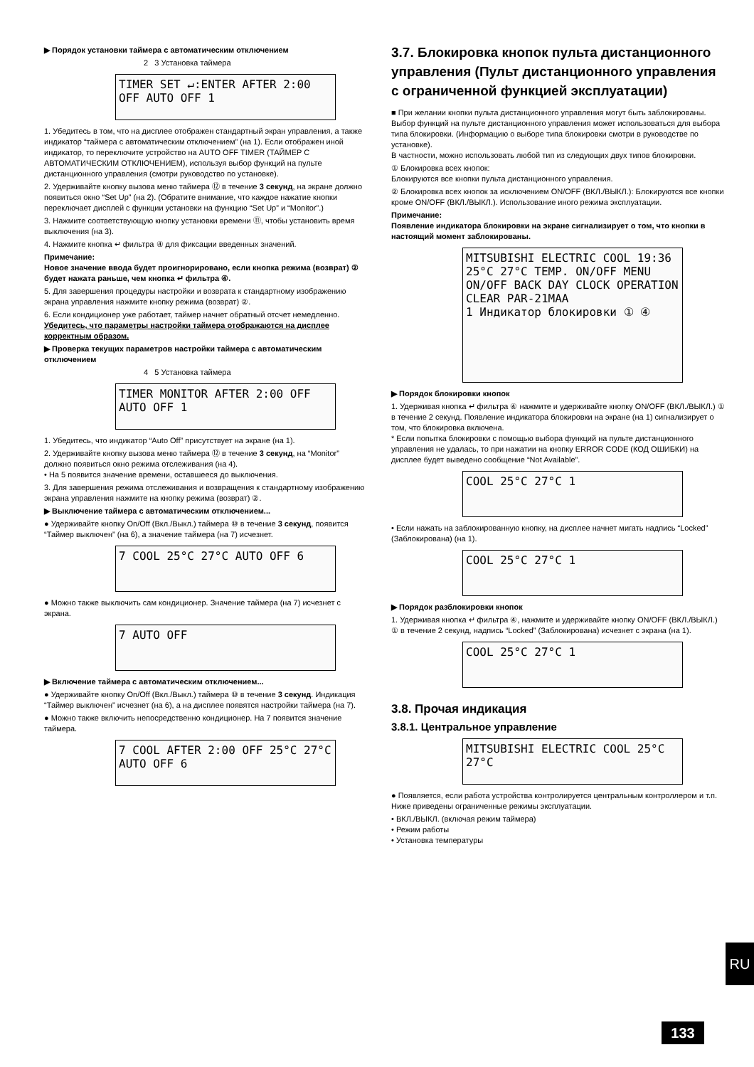▶ Порядок установки таймера с автоматическим отключением
2 3 Установка таймера
TIMER SET ↵:ENTER AFTER 2:00 OFF AUTO OFF 1
1. Убедитесь в том, что на дисплее отображен стандартный экран управления, а также индикатор “таймера с автоматическим отключением” (на 1). Если отображен иной индикатор, то переключите устройство на AUTO OFF TIMER (ТАЙМЕР С АВТОМАТИЧЕСКИМ ОТКЛЮЧЕНИЕМ), используя выбор функций на пульте дистанционного управления (смотри руководство по установке).
2. Удерживайте кнопку вызова меню таймера ⑫ в течение 3 секунд, на экране должно появиться окно “Set Up” (на 2). (Обратите внимание, что каждое нажатие кнопки переключает дисплей с функции установки на функцию “Set Up” и “Monitor”.)
3. Нажмите соответствующую кнопку установки времени ⑪, чтобы установить время выключения (на 3).
4. Нажмите кнопка ↵ фильтра ④ для фиксации введенных значений.
Примечание:
Новое значение ввода будет проигнорировано, если кнопка режима (возврат) ② будет нажата раньше, чем кнопка ↵ фильтра ④.
5. Для завершения процедуры настройки и возврата к стандартному изображению экрана управления нажмите кнопку режима (возврат) ②.
6. Если кондиционер уже работает, таймер начнет обратный отсчет немедленно. Убедитесь, что параметры настройки таймера отображаются на дисплее корректным образом.
▶ Проверка текущих параметров настройки таймера с автоматическим отключением
4 5 Установка таймера
TIMER MONITOR AFTER 2:00 OFF AUTO OFF 1
1. Убедитесь, что индикатор “Auto Off” присутствует на экране (на 1).
2. Удерживайте кнопку вызова меню таймера ⑫ в течение 3 секунд, на “Monitor” должно появиться окно режима отслеживания (на 4).
• На 5 появится значение времени, оставшееся до выключения.
3. Для завершения режима отслеживания и возвращения к стандартному изображению экрана управления нажмите на кнопку режима (возврат) ②.
▶ Выключение таймера с автоматическим отключением...
● Удерживайте кнопку On/Off (Вкл./Выкл.) таймера ⑩ в течение 3 секунд, появится “Таймер выключен” (на 6), а значение таймера (на 7) исчезнет.
7 COOL 25°C 27°C AUTO OFF 6
● Можно также выключить сам кондиционер. Значение таймера (на 7) исчезнет с экрана.
7 AUTO OFF
▶ Включение таймера с автоматическим отключением...
● Удерживайте кнопку On/Off (Вкл./Выкл.) таймера ⑩ в течение 3 секунд. Индикация “Таймер выключен” исчезнет (на 6), а на дисплее появятся настройки таймера (на 7).
● Можно также включить непосредственно кондиционер. На 7 появится значение таймера.
7 COOL AFTER 2:00 OFF 25°C 27°C AUTO OFF 6
3.7. Блокировка кнопок пульта дистанционного управления (Пульт дистанционного управления с ограниченной функцией эксплуатации)
■ При желании кнопки пульта дистанционного управления могут быть заблокированы. Выбор функций на пульте дистанционного управления может использоваться для выбора типа блокировки. (Информацию о выборе типа блокировки смотри в руководстве по установке).
В частности, можно использовать любой тип из следующих двух типов блокировки.
① Блокировка всех кнопок:
Блокируются все кнопки пульта дистанционного управления.
② Блокировка всех кнопок за исключением ON/OFF (ВКЛ./ВЫКЛ.): Блокируются все кнопки кроме ON/OFF (ВКЛ./ВЫКЛ.). Использование иного режима эксплуатации.
Примечание:
Появление индикатора блокировки на экране сигнализирует о том, что кнопки в настоящий момент заблокированы.
MITSUBISHI ELECTRIC COOL 19:36 25°C 27°C TEMP. ON/OFF MENU ON/OFF BACK DAY CLOCK OPERATION CLEAR PAR-21MAA
1 Индикатор блокировки ① ④
▶ Порядок блокировки кнопок
1. Удерживая кнопка ↵ фильтра ④ нажмите и удерживайте кнопку ON/OFF (ВКЛ./ВЫКЛ.) ① в течение 2 секунд. Появление индикатора блокировки на экране (на 1) сигнализирует о том, что блокировка включена.
* Если попытка блокировки с помощью выбора функций на пульте дистанционного управления не удалась, то при нажатии на кнопку ERROR CODE (КОД ОШИБКИ) на дисплее будет выведено сообщение “Not Available”.
COOL 25°C 27°C 1
• Если нажать на заблокированную кнопку, на дисплее начнет мигать надпись “Locked” (Заблокирована) (на 1).
COOL 25°C 27°C 1
▶ Порядок разблокировки кнопок
1. Удерживая кнопка ↵ фильтра ④, нажмите и удерживайте кнопку ON/OFF (ВКЛ./ВЫКЛ.) ① в течение 2 секунд, надпись “Locked” (Заблокирована) исчезнет с экрана (на 1).
COOL 25°C 27°C 1
3.8. Прочая индикация
3.8.1. Центральное управление
MITSUBISHI ELECTRIC COOL 25°C 27°C
● Появляется, если работа устройства контролируется центральным контроллером и т.п. Ниже приведены ограниченные режимы эксплуатации.
• ВКЛ./ВЫКЛ. (включая режим таймера)
• Режим работы
• Установка температуры
RU
133